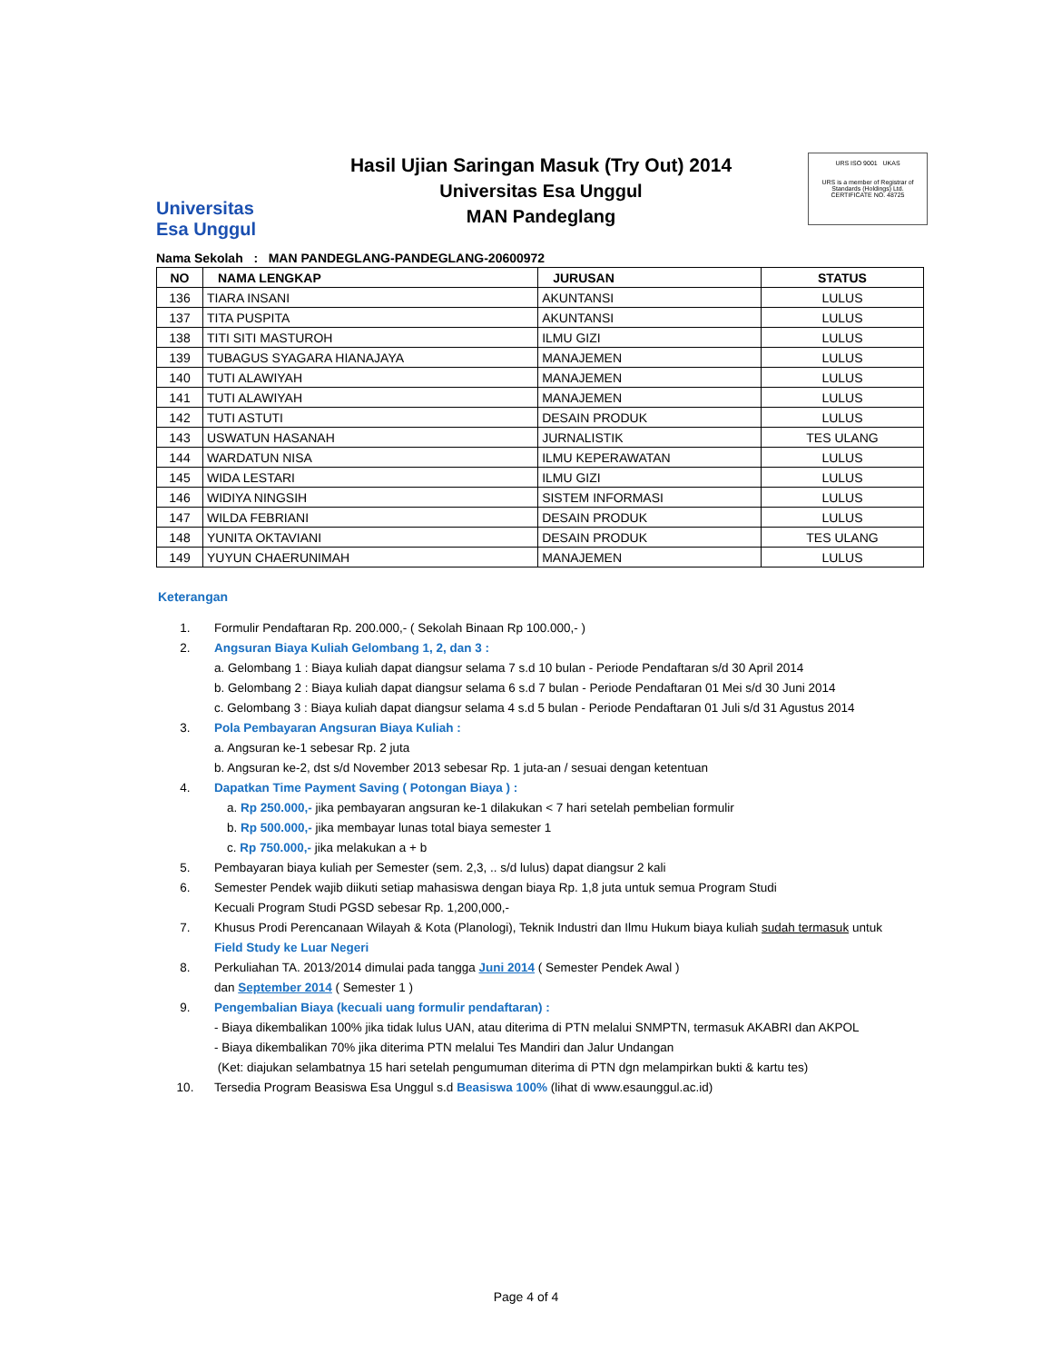Universitas
Esa Unggul
Hasil Ujian Saringan Masuk (Try Out) 2014
Universitas Esa Unggul
MAN Pandeglang
URS ISO 9001 UKAS
URS is a member of Registrar of Standards (Holdings) Ltd.
CERTIFICATE NO. 48725
Nama Sekolah : MAN PANDEGLANG-PANDEGLANG-20600972
| NO | NAMA LENGKAP | JURUSAN | STATUS |
| --- | --- | --- | --- |
| 136 | TIARA INSANI | AKUNTANSI | LULUS |
| 137 | TITA PUSPITA | AKUNTANSI | LULUS |
| 138 | TITI SITI MASTUROH | ILMU GIZI | LULUS |
| 139 | TUBAGUS SYAGARA HIANAJAYA | MANAJEMEN | LULUS |
| 140 | TUTI ALAWIYAH | MANAJEMEN | LULUS |
| 141 | TUTI ALAWIYAH | MANAJEMEN | LULUS |
| 142 | TUTI ASTUTI | DESAIN PRODUK | LULUS |
| 143 | USWATUN HASANAH | JURNALISTIK | TES ULANG |
| 144 | WARDATUN NISA | ILMU KEPERAWATAN | LULUS |
| 145 | WIDA LESTARI | ILMU GIZI | LULUS |
| 146 | WIDIYA NINGSIH | SISTEM INFORMASI | LULUS |
| 147 | WILDA FEBRIANI | DESAIN PRODUK | LULUS |
| 148 | YUNITA OKTAVIANI | DESAIN PRODUK | TES ULANG |
| 149 | YUYUN CHAERUNIMAH | MANAJEMEN | LULUS |
Keterangan
1. Formulir Pendaftaran Rp. 200.000,- ( Sekolah Binaan Rp 100.000,- )
2. Angsuran Biaya Kuliah Gelombang 1, 2, dan 3 :
a. Gelombang 1 : Biaya kuliah dapat diangsur selama 7 s.d 10 bulan - Periode Pendaftaran s/d 30 April 2014
b. Gelombang 2 : Biaya kuliah dapat diangsur selama 6 s.d 7 bulan - Periode Pendaftaran 01 Mei s/d 30 Juni 2014
c. Gelombang 3 : Biaya kuliah dapat diangsur selama 4 s.d 5 bulan - Periode Pendaftaran 01 Juli s/d 31 Agustus 2014
3. Pola Pembayaran Angsuran Biaya Kuliah :
a. Angsuran ke-1 sebesar Rp. 2 juta
b. Angsuran ke-2, dst s/d November 2013 sebesar Rp. 1 juta-an / sesuai dengan ketentuan
4. Dapatkan Time Payment Saving ( Potongan Biaya ) :
a. Rp 250.000,- jika pembayaran angsuran ke-1 dilakukan < 7 hari setelah pembelian formulir
b. Rp 500.000,- jika membayar lunas total biaya semester 1
c. Rp 750.000,- jika melakukan a + b
5. Pembayaran biaya kuliah per Semester (sem. 2,3, .. s/d lulus) dapat diangsur 2 kali
6. Semester Pendek wajib diikuti setiap mahasiswa dengan biaya Rp. 1,8 juta untuk semua Program Studi
Kecuali Program Studi PGSD sebesar Rp. 1,200,000,-
7. Khusus Prodi Perencanaan Wilayah & Kota (Planologi), Teknik Industri dan Ilmu Hukum biaya kuliah sudah termasuk untuk
Field Study ke Luar Negeri
8. Perkuliahan TA. 2013/2014 dimulai pada tangga Juni 2014 ( Semester Pendek Awal )
dan September 2014 ( Semester 1 )
9. Pengembalian Biaya (kecuali uang formulir pendaftaran) :
- Biaya dikembalikan 100% jika tidak lulus UAN, atau diterima di PTN melalui SNMPTN, termasuk AKABRI dan AKPOL
- Biaya dikembalikan 70% jika diterima PTN melalui Tes Mandiri dan Jalur Undangan
(Ket: diajukan selambatnya 15 hari setelah pengumuman diterima di PTN dgn melampirkan bukti & kartu tes)
10. Tersedia Program Beasiswa Esa Unggul s.d Beasiswa 100% (lihat di www.esaunggul.ac.id)
Page 4 of 4